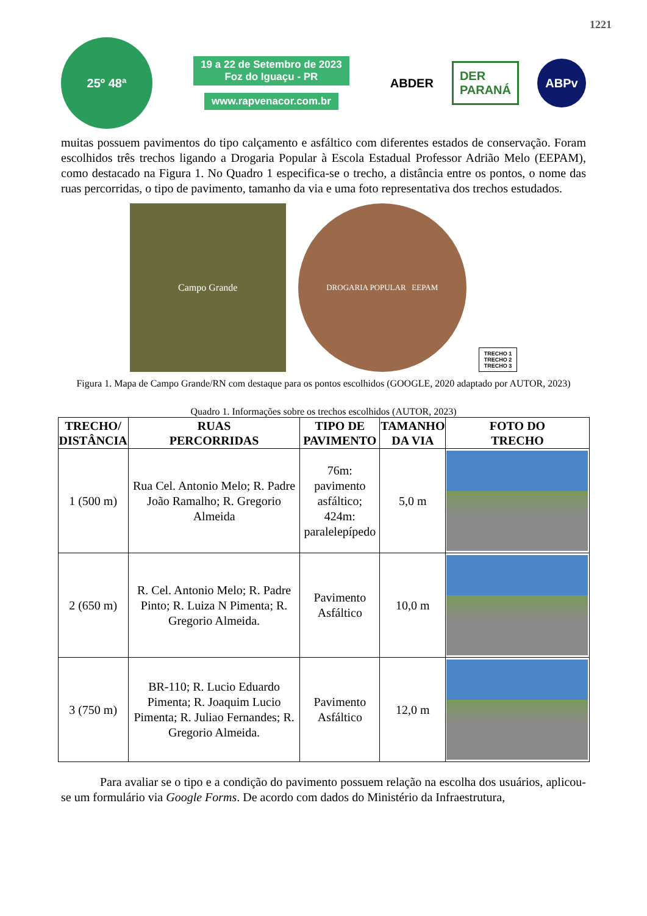1221
25º 48ª
19 a 22 de Setembro de 2023
Foz do Iguaçu - PR
www.rapvenacor.com.br
ABDER DER
PARANÁ ABPv
muitas possuem pavimentos do tipo calçamento e asfáltico com diferentes estados de conservação. Foram escolhidos três trechos ligando a Drogaria Popular à Escola Estadual Professor Adrião Melo (EEPAM), como destacado na Figura 1. No Quadro 1 especifica-se o trecho, a distância entre os pontos, o nome das ruas percorridas, o tipo de pavimento, tamanho da via e uma foto representativa dos trechos estudados.
Campo Grande
DROGARIA POPULAR EEPAM
TRECHO 1
TRECHO 2
TRECHO 3
Figura 1. Mapa de Campo Grande/RN com destaque para os pontos escolhidos (GOOGLE, 2020 adaptado por AUTOR, 2023)
Quadro 1. Informações sobre os trechos escolhidos (AUTOR, 2023)
| TRECHO/ DISTÂNCIA | RUAS PERCORRIDAS | TIPO DE PAVIMENTO | TAMANHO DA VIA | FOTO DO TRECHO |
| --- | --- | --- | --- | --- |
| 1 (500 m) | Rua Cel. Antonio Melo; R. Padre João Ramalho; R. Gregorio Almeida | 76m: pavimento asfáltico; 424m: paralelepípedo | 5,0 m | |
| 2 (650 m) | R. Cel. Antonio Melo; R. Padre Pinto; R. Luiza N Pimenta; R. Gregorio Almeida. | Pavimento Asfáltico | 10,0 m | |
| 3 (750 m) | BR-110; R. Lucio Eduardo Pimenta; R. Joaquim Lucio Pimenta; R. Juliao Fernandes; R. Gregorio Almeida. | Pavimento Asfáltico | 12,0 m | |
Para avaliar se o tipo e a condição do pavimento possuem relação na escolha dos usuários, aplicou-se um formulário via Google Forms. De acordo com dados do Ministério da Infraestrutura,